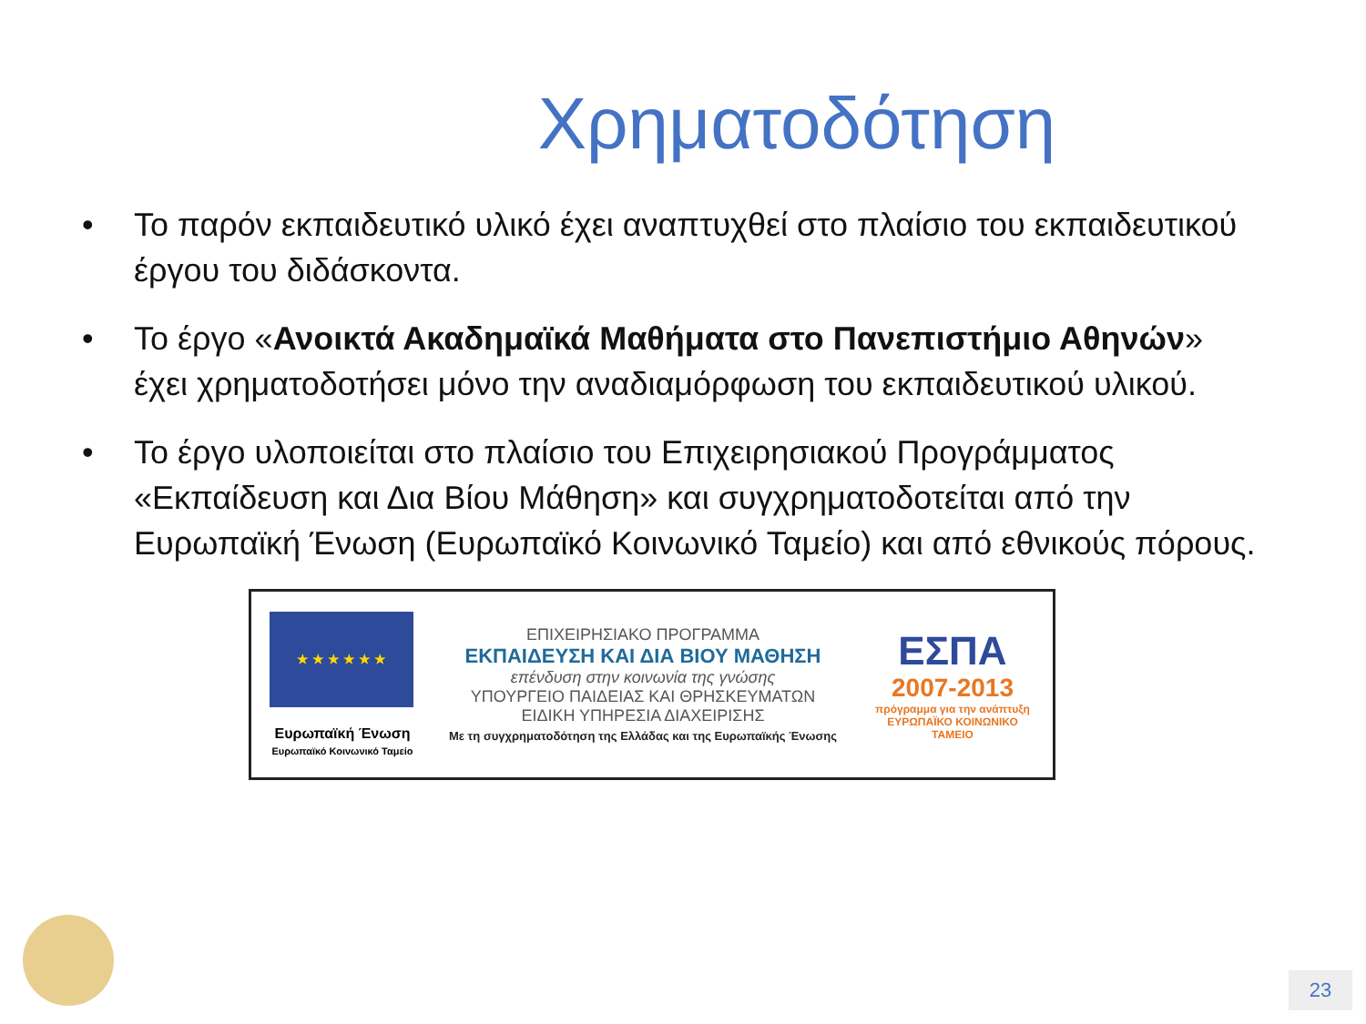Χρηματοδότηση
• Το παρόν εκπαιδευτικό υλικό έχει αναπτυχθεί στο πλαίσιο του εκπαιδευτικού έργου του διδάσκοντα.
• Το έργο «Ανοικτά Ακαδημαϊκά Μαθήματα στο Πανεπιστήμιο Αθηνών» έχει χρηματοδοτήσει μόνο την αναδιαμόρφωση του εκπαιδευτικού υλικού.
• Το έργο υλοποιείται στο πλαίσιο του Επιχειρησιακού Προγράμματος «Εκπαίδευση και Δια Βίου Μάθηση» και συγχρηματοδοτείται από την Ευρωπαϊκή Ένωση (Ευρωπαϊκό Κοινωνικό Ταμείο) και από εθνικούς πόρους.
★ ★ ★ ★ ★ ★
Ευρωπαϊκή Ένωση
Ευρωπαϊκό Κοινωνικό Ταμείο
ΕΠΙΧΕΙΡΗΣΙΑΚΟ ΠΡΟΓΡΑΜΜΑ
ΕΚΠΑΙΔΕΥΣΗ ΚΑΙ ΔΙΑ ΒΙΟΥ ΜΑΘΗΣΗ
επένδυση στην κοινωνία της γνώσης
ΥΠΟΥΡΓΕΙΟ ΠΑΙΔΕΙΑΣ ΚΑΙ ΘΡΗΣΚΕΥΜΑΤΩΝ
ΕΙΔΙΚΗ ΥΠΗΡΕΣΙΑ ΔΙΑΧΕΙΡΙΣΗΣ
Με τη συγχρηματοδότηση της Ελλάδας και της Ευρωπαϊκής Ένωσης
ΕΣΠΑ
2007-2013
πρόγραμμα για την ανάπτυξη
ΕΥΡΩΠΑΪΚΟ ΚΟΙΝΩΝΙΚΟ ΤΑΜΕΙΟ
23